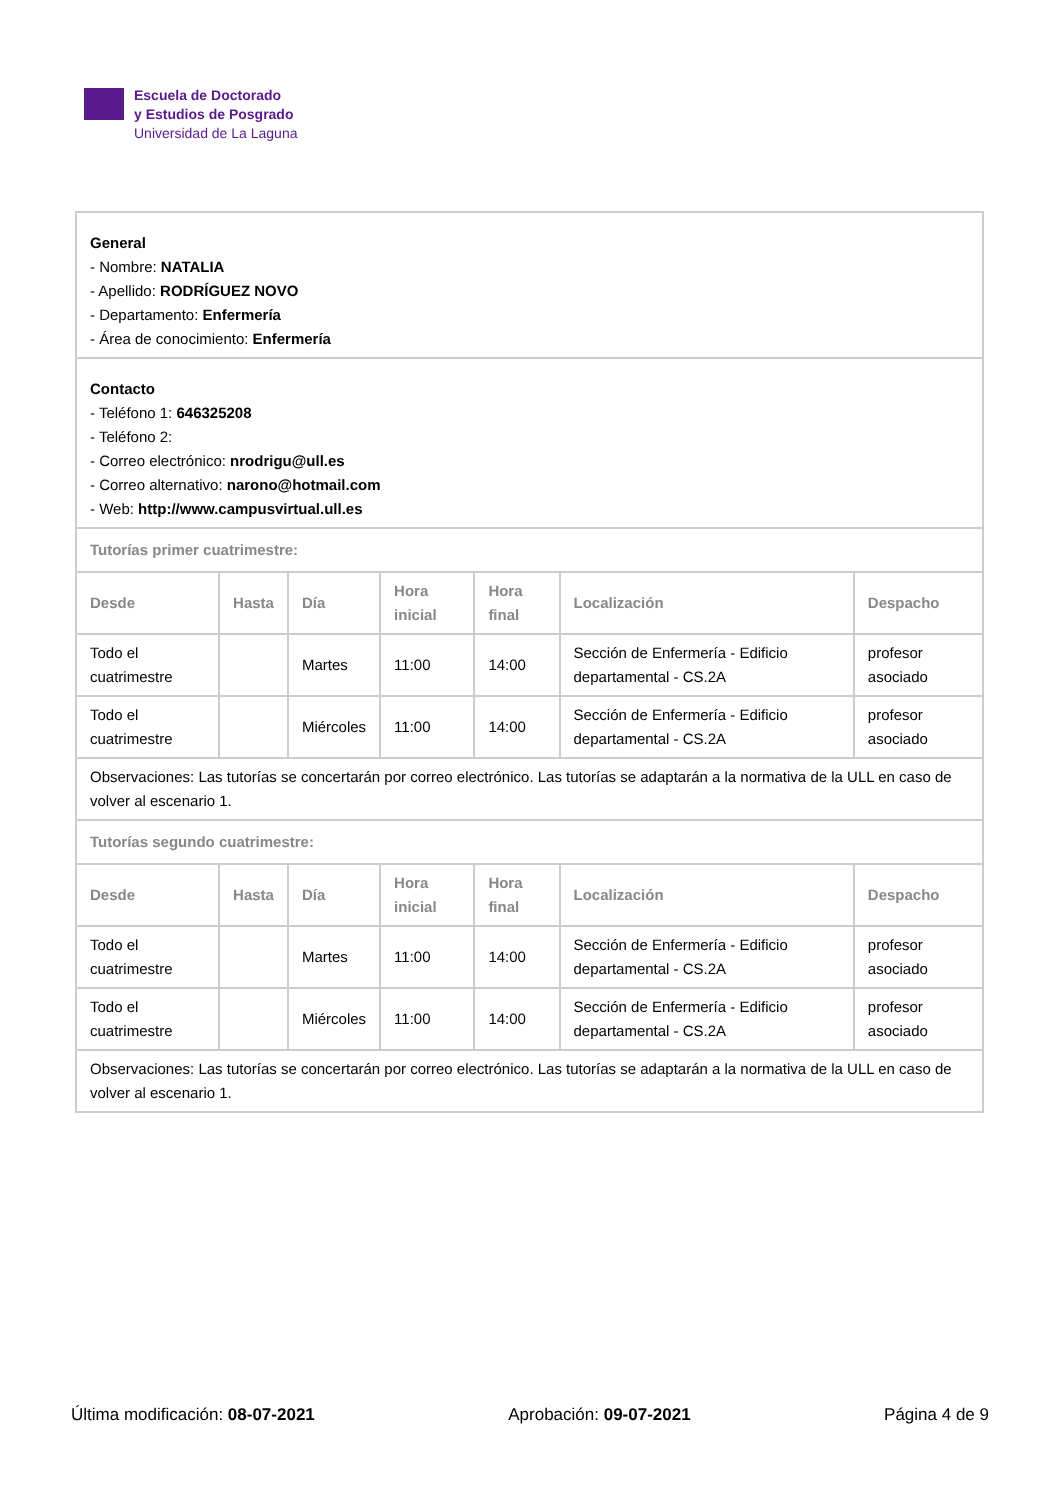Escuela de Doctorado
y Estudios de Posgrado
Universidad de La Laguna
| General - Nombre: NATALIA - Apellido: RODRÍGUEZ NOVO - Departamento: Enfermería - Área de conocimiento: Enfermería | | | | | | |
| Contacto - Teléfono 1: 646325208 - Teléfono 2: - Correo electrónico: nrodrigu@ull.es - Correo alternativo: narono@hotmail.com - Web: http://www.campusvirtual.ull.es | | | | | | |
| Tutorías primer cuatrimestre: | | | | | | |
| Desde | Hasta | Día | Hora inicial | Hora final | Localización | Despacho |
| Todo el cuatrimestre | | Martes | 11:00 | 14:00 | Sección de Enfermería - Edificio departamental - CS.2A | profesor asociado |
| Todo el cuatrimestre | | Miércoles | 11:00 | 14:00 | Sección de Enfermería - Edificio departamental - CS.2A | profesor asociado |
| Observaciones: Las tutorías se concertarán por correo electrónico. Las tutorías se adaptarán a la normativa de la ULL en caso de volver al escenario 1. | | | | | | |
| Tutorías segundo cuatrimestre: | | | | | | |
| Desde | Hasta | Día | Hora inicial | Hora final | Localización | Despacho |
| Todo el cuatrimestre | | Martes | 11:00 | 14:00 | Sección de Enfermería - Edificio departamental - CS.2A | profesor asociado |
| Todo el cuatrimestre | | Miércoles | 11:00 | 14:00 | Sección de Enfermería - Edificio departamental - CS.2A | profesor asociado |
| Observaciones: Las tutorías se concertarán por correo electrónico. Las tutorías se adaptarán a la normativa de la ULL en caso de volver al escenario 1. | | | | | | |
Última modificación: 08-07-2021 Aprobación: 09-07-2021 Página 4 de 9